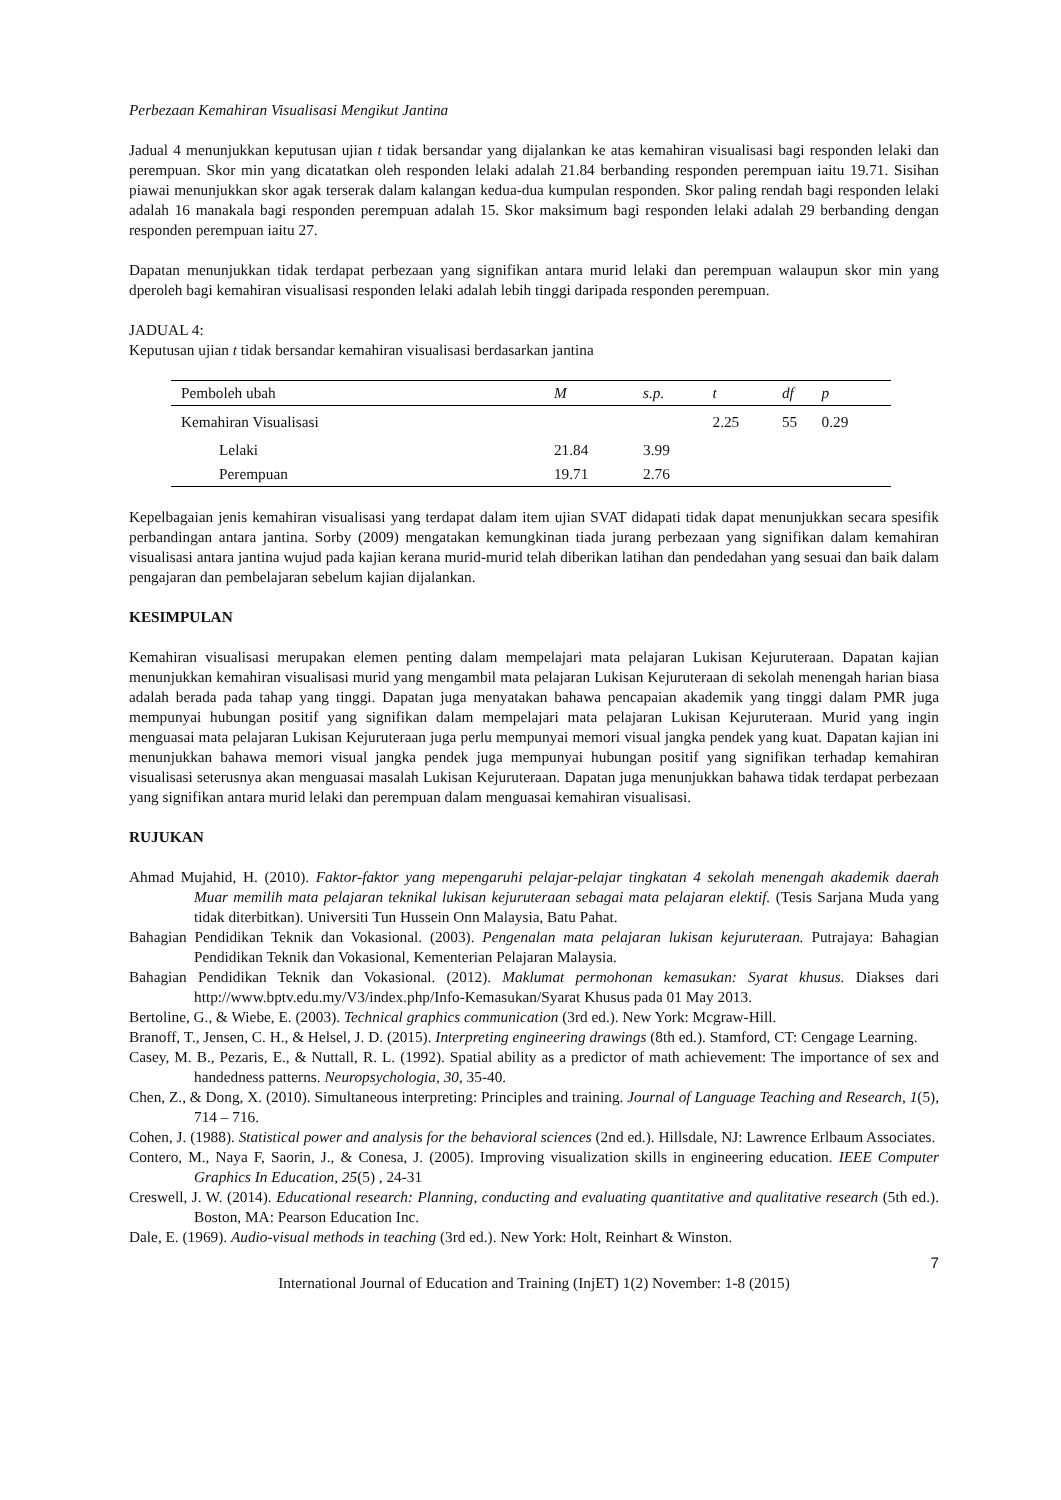Perbezaan Kemahiran Visualisasi Mengikut Jantina
Jadual 4 menunjukkan keputusan ujian t tidak bersandar yang dijalankan ke atas kemahiran visualisasi bagi responden lelaki dan perempuan. Skor min yang dicatatkan oleh responden lelaki adalah 21.84 berbanding responden perempuan iaitu 19.71. Sisihan piawai menunjukkan skor agak terserak dalam kalangan kedua-dua kumpulan responden. Skor paling rendah bagi responden lelaki adalah 16 manakala bagi responden perempuan adalah 15. Skor maksimum bagi responden lelaki adalah 29 berbanding dengan responden perempuan iaitu 27.
Dapatan menunjukkan tidak terdapat perbezaan yang signifikan antara murid lelaki dan perempuan walaupun skor min yang dperoleh bagi kemahiran visualisasi responden lelaki adalah lebih tinggi daripada responden perempuan.
JADUAL 4:
Keputusan ujian t tidak bersandar kemahiran visualisasi berdasarkan jantina
| Pemboleh ubah | M | s.p. | t | df | p |
| --- | --- | --- | --- | --- | --- |
| Kemahiran Visualisasi | | | 2.25 | 55 | 0.29 |
| Lelaki | 21.84 | 3.99 | | | |
| Perempuan | 19.71 | 2.76 | | | |
Kepelbagaian jenis kemahiran visualisasi yang terdapat dalam item ujian SVAT didapati tidak dapat menunjukkan secara spesifik perbandingan antara jantina. Sorby (2009) mengatakan kemungkinan tiada jurang perbezaan yang signifikan dalam kemahiran visualisasi antara jantina wujud pada kajian kerana murid-murid telah diberikan latihan dan pendedahan yang sesuai dan baik dalam pengajaran dan pembelajaran sebelum kajian dijalankan.
KESIMPULAN
Kemahiran visualisasi merupakan elemen penting dalam mempelajari mata pelajaran Lukisan Kejuruteraan. Dapatan kajian menunjukkan kemahiran visualisasi murid yang mengambil mata pelajaran Lukisan Kejuruteraan di sekolah menengah harian biasa adalah berada pada tahap yang tinggi. Dapatan juga menyatakan bahawa pencapaian akademik yang tinggi dalam PMR juga mempunyai hubungan positif yang signifikan dalam mempelajari mata pelajaran Lukisan Kejuruteraan. Murid yang ingin menguasai mata pelajaran Lukisan Kejuruteraan juga perlu mempunyai memori visual jangka pendek yang kuat. Dapatan kajian ini menunjukkan bahawa memori visual jangka pendek juga mempunyai hubungan positif yang signifikan terhadap kemahiran visualisasi seterusnya akan menguasai masalah Lukisan Kejuruteraan. Dapatan juga menunjukkan bahawa tidak terdapat perbezaan yang signifikan antara murid lelaki dan perempuan dalam menguasai kemahiran visualisasi.
RUJUKAN
Ahmad Mujahid, H. (2010). Faktor-faktor yang mepengaruhi pelajar-pelajar tingkatan 4 sekolah menengah akademik daerah Muar memilih mata pelajaran teknikal lukisan kejuruteraan sebagai mata pelajaran elektif. (Tesis Sarjana Muda yang tidak diterbitkan). Universiti Tun Hussein Onn Malaysia, Batu Pahat.
Bahagian Pendidikan Teknik dan Vokasional. (2003). Pengenalan mata pelajaran lukisan kejuruteraan. Putrajaya: Bahagian Pendidikan Teknik dan Vokasional, Kementerian Pelajaran Malaysia.
Bahagian Pendidikan Teknik dan Vokasional. (2012). Maklumat permohonan kemasukan: Syarat khusus. Diakses dari http://www.bptv.edu.my/V3/index.php/Info-Kemasukan/Syarat Khusus pada 01 May 2013.
Bertoline, G., & Wiebe, E. (2003). Technical graphics communication (3rd ed.). New York: Mcgraw-Hill.
Branoff, T., Jensen, C. H., & Helsel, J. D. (2015). Interpreting engineering drawings (8th ed.). Stamford, CT: Cengage Learning.
Casey, M. B., Pezaris, E., & Nuttall, R. L. (1992). Spatial ability as a predictor of math achievement: The importance of sex and handedness patterns. Neuropsychologia, 30, 35-40.
Chen, Z., & Dong, X. (2010). Simultaneous interpreting: Principles and training. Journal of Language Teaching and Research, 1(5), 714 – 716.
Cohen, J. (1988). Statistical power and analysis for the behavioral sciences (2nd ed.). Hillsdale, NJ: Lawrence Erlbaum Associates.
Contero, M., Naya F, Saorin, J., & Conesa, J. (2005). Improving visualization skills in engineering education. IEEE Computer Graphics In Education, 25(5) , 24-31
Creswell, J. W. (2014). Educational research: Planning, conducting and evaluating quantitative and qualitative research (5th ed.). Boston, MA: Pearson Education Inc.
Dale, E. (1969). Audio-visual methods in teaching (3rd ed.). New York: Holt, Reinhart & Winston.
7
International Journal of Education and Training (InjET) 1(2) November: 1-8 (2015)